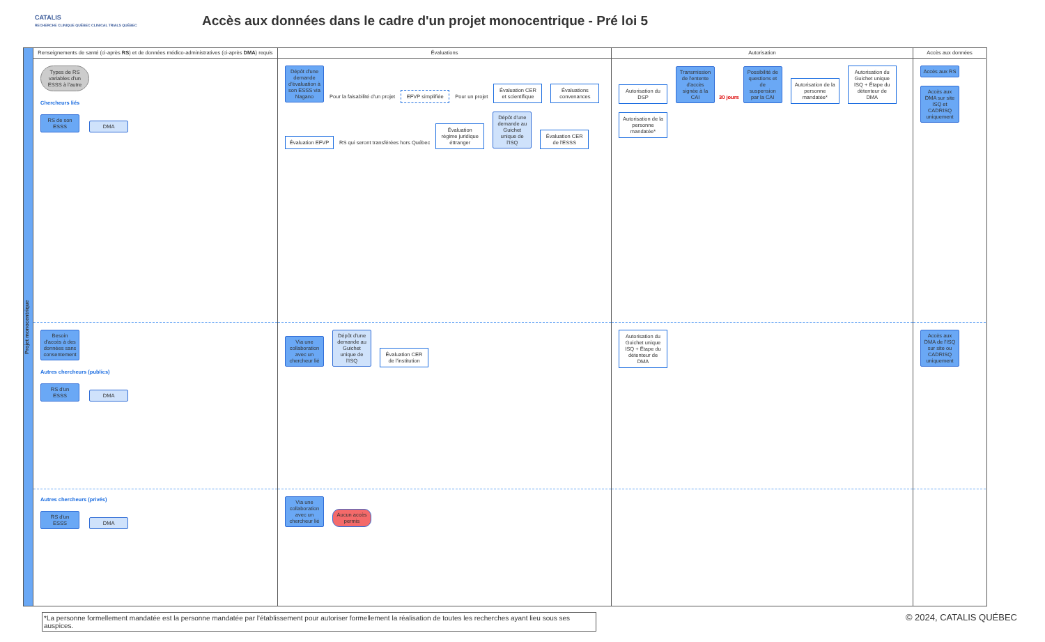CATALIS
RECHERCHE CLINIQUE QUÉBEC CLINICAL TRIALS QUÉBEC
Accès aux données dans le cadre d'un projet monocentrique - Pré loi 5
Projet monocentrique
Renseignements de santé (ci-après RS) et de données médico-administratives (ci-après DMA) requis
Types de RS variables d'un ESSS à l'autre
Chercheurs liés
RS de son ESSS DMA
Besoin d'accès à des données sans consentement
Autres chercheurs (publics)
RS d'un ESSS DMA
Autres chercheurs (privés)
RS d'un ESSS DMA
Évaluations
Dépôt d'une demande d'évaluation à son ESSS via Nagano Pour la faisabilité d'un projet EFVP simplifiée Pour un projet Évaluation CER et scientifique Évaluations convenances Évaluation EFVP RS qui seront transférées hors Québec Évaluation régime juridique éttranger Dépôt d'une demande au Guichet unique de l'ISQ Évaluation CER de l'ESSS
Via une collaboration avec un chercheur lié Dépôt d'une demande au Guichet unique de l'ISQ Évaluation CER de l'institution
Via une collaboration avec un chercheur lié Aucun accès permis
Autorisation
Autorisation du DSP Transmission de l'entente d'accès signée à la CAI 30 jours Possibilité de questions et de suspension par la CAI Autorisation de la personne mandatée* Autorisation du Guichet unique ISQ + Étape du détenteur de DMA Autorisation de la personne mandatée*
Autorisation du Guichet unique ISQ + Étape du détenteur de DMA
Accès aux données
Accès aux RS Accès aux DMA sur site ISQ et CADRISQ uniquement
Accès aux DMA de l'ISQ sur site ou CADRISQ uniquement
*La personne formellement mandatée est la personne mandatée par l'établissement pour autoriser formellement la réalisation de toutes les recherches ayant lieu sous ses auspices.
© 2024, CATALIS QUÉBEC